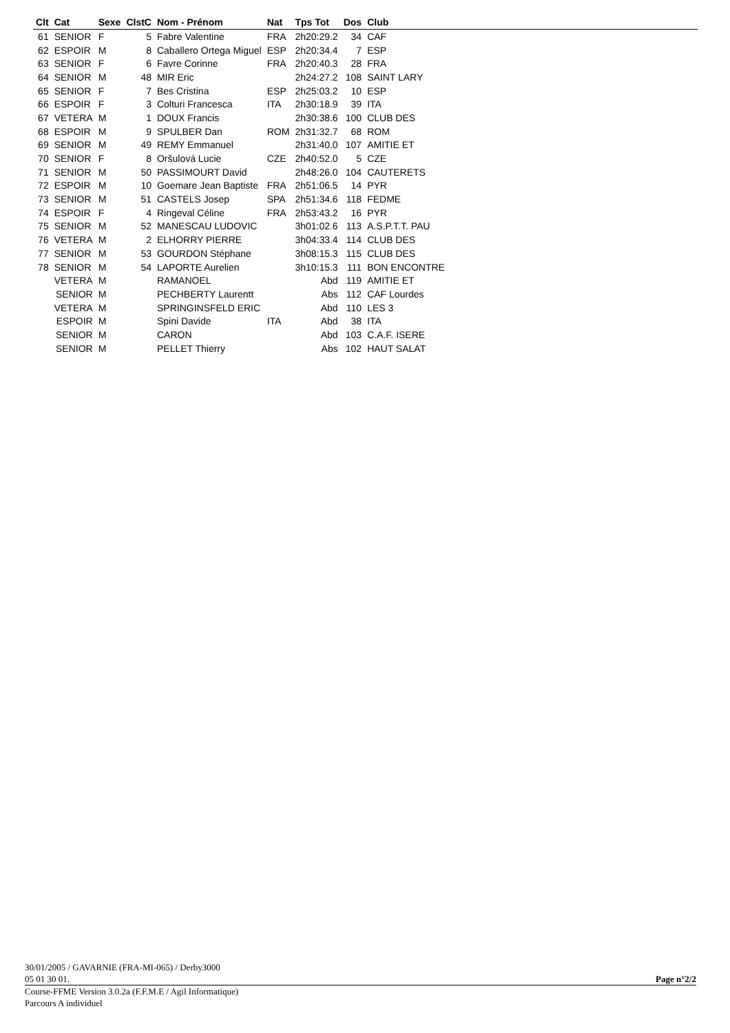| Clt | Cat | Sexe | ClstC | Nom - Prénom | Nat | Tps Tot | Dos | Club | |
| --- | --- | --- | --- | --- | --- | --- | --- | --- | --- |
| 61 | SENIOR | F | 5 | Fabre Valentine | FRA | 2h20:29.2 | 34 | CAF | |
| 62 | ESPOIR | M | 8 | Caballero Ortega Miguel | ESP | 2h20:34.4 | 7 | ESP | |
| 63 | SENIOR | F | 6 | Favre Corinne | FRA | 2h20:40.3 | 28 | FRA | |
| 64 | SENIOR | M | 48 | MIR Eric | | 2h24:27.2 | 108 | SAINT LARY | |
| 65 | SENIOR | F | 7 | Bes Cristina | ESP | 2h25:03.2 | 10 | ESP | |
| 66 | ESPOIR | F | 3 | Colturi Francesca | ITA | 2h30:18.9 | 39 | ITA | |
| 67 | VETERA | M | 1 | DOUX Francis | | 2h30:38.6 | 100 | CLUB DES | |
| 68 | ESPOIR | M | 9 | SPULBER Dan | ROM | 2h31:32.7 | 68 | ROM | |
| 69 | SENIOR | M | 49 | REMY Emmanuel | | 2h31:40.0 | 107 | AMITIE ET | |
| 70 | SENIOR | F | 8 | Oršulová Lucie | CZE | 2h40:52.0 | 5 | CZE | |
| 71 | SENIOR | M | 50 | PASSIMOURT David | | 2h48:26.0 | 104 | CAUTERETS | |
| 72 | ESPOIR | M | 10 | Goemare Jean Baptiste | FRA | 2h51:06.5 | 14 | PYR | |
| 73 | SENIOR | M | 51 | CASTELS Josep | SPA | 2h51:34.6 | 118 | FEDME | |
| 74 | ESPOIR | F | 4 | Ringeval Céline | FRA | 2h53:43.2 | 16 | PYR | |
| 75 | SENIOR | M | 52 | MANESCAU LUDOVIC | | 3h01:02.6 | 113 | A.S.P.T.T. PAU | |
| 76 | VETERA | M | 2 | ELHORRY PIERRE | | 3h04:33.4 | 114 | CLUB DES | |
| 77 | SENIOR | M | 53 | GOURDON Stéphane | | 3h08:15.3 | 115 | CLUB DES | |
| 78 | SENIOR | M | 54 | LAPORTE Aurelien | | 3h10:15.3 | 111 | BON ENCONTRE | |
| | VETERA | M | | RAMANOEL | | Abd | 119 | AMITIE ET | |
| | SENIOR | M | | PECHBERTY Laurentt | | Abs | 112 | CAF Lourdes | |
| | VETERA | M | | SPRINGINSFELD ERIC | | Abd | 110 | LES 3 | |
| | ESPOIR | M | | Spini Davide | ITA | Abd | 38 | ITA | |
| | SENIOR | M | | CARON | | Abd | 103 | C.A.F. ISERE | |
| | SENIOR | M | | PELLET Thierry | | Abs | 102 | HAUT SALAT | |
30/01/2005 / GAVARNIE (FRA-MI-065) / Derby3000
05 01 30 01. Page n°2/2
Course-FFME Version 3.0.2a (F.F.M.E / Agil Informatique)
Parcours A individuel